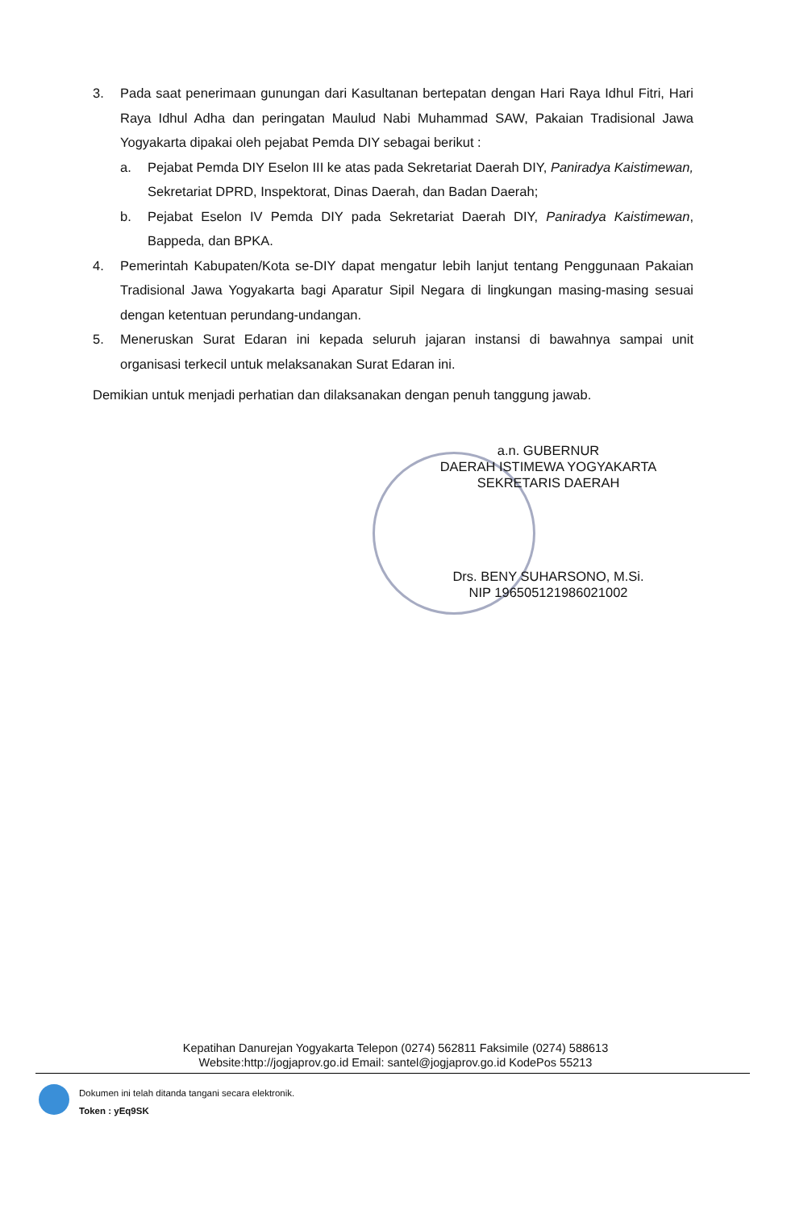3. Pada saat penerimaan gunungan dari Kasultanan bertepatan dengan Hari Raya Idhul Fitri, Hari Raya Idhul Adha dan peringatan Maulud Nabi Muhammad SAW, Pakaian Tradisional Jawa Yogyakarta dipakai oleh pejabat Pemda DIY sebagai berikut :
a. Pejabat Pemda DIY Eselon III ke atas pada Sekretariat Daerah DIY, Paniradya Kaistimewan, Sekretariat DPRD, Inspektorat, Dinas Daerah, dan Badan Daerah;
b. Pejabat Eselon IV Pemda DIY pada Sekretariat Daerah DIY, Paniradya Kaistimewan, Bappeda, dan BPKA.
4. Pemerintah Kabupaten/Kota se-DIY dapat mengatur lebih lanjut tentang Penggunaan Pakaian Tradisional Jawa Yogyakarta bagi Aparatur Sipil Negara di lingkungan masing-masing sesuai dengan ketentuan perundang-undangan.
5. Meneruskan Surat Edaran ini kepada seluruh jajaran instansi di bawahnya sampai unit organisasi terkecil untuk melaksanakan Surat Edaran ini.
Demikian untuk menjadi perhatian dan dilaksanakan dengan penuh tanggung jawab.
a.n. GUBERNUR
DAERAH ISTIMEWA YOGYAKARTA
SEKRETARIS DAERAH
Drs. BENY SUHARSONO, M.Si.
NIP 196505121986021002
Kepatihan Danurejan Yogyakarta Telepon (0274) 562811 Faksimile (0274) 588613
Website:http://jogjaprov.go.id Email: santel@jogjaprov.go.id KodePos 55213
Dokumen ini telah ditanda tangani secara elektronik.
Token : yEq9SK